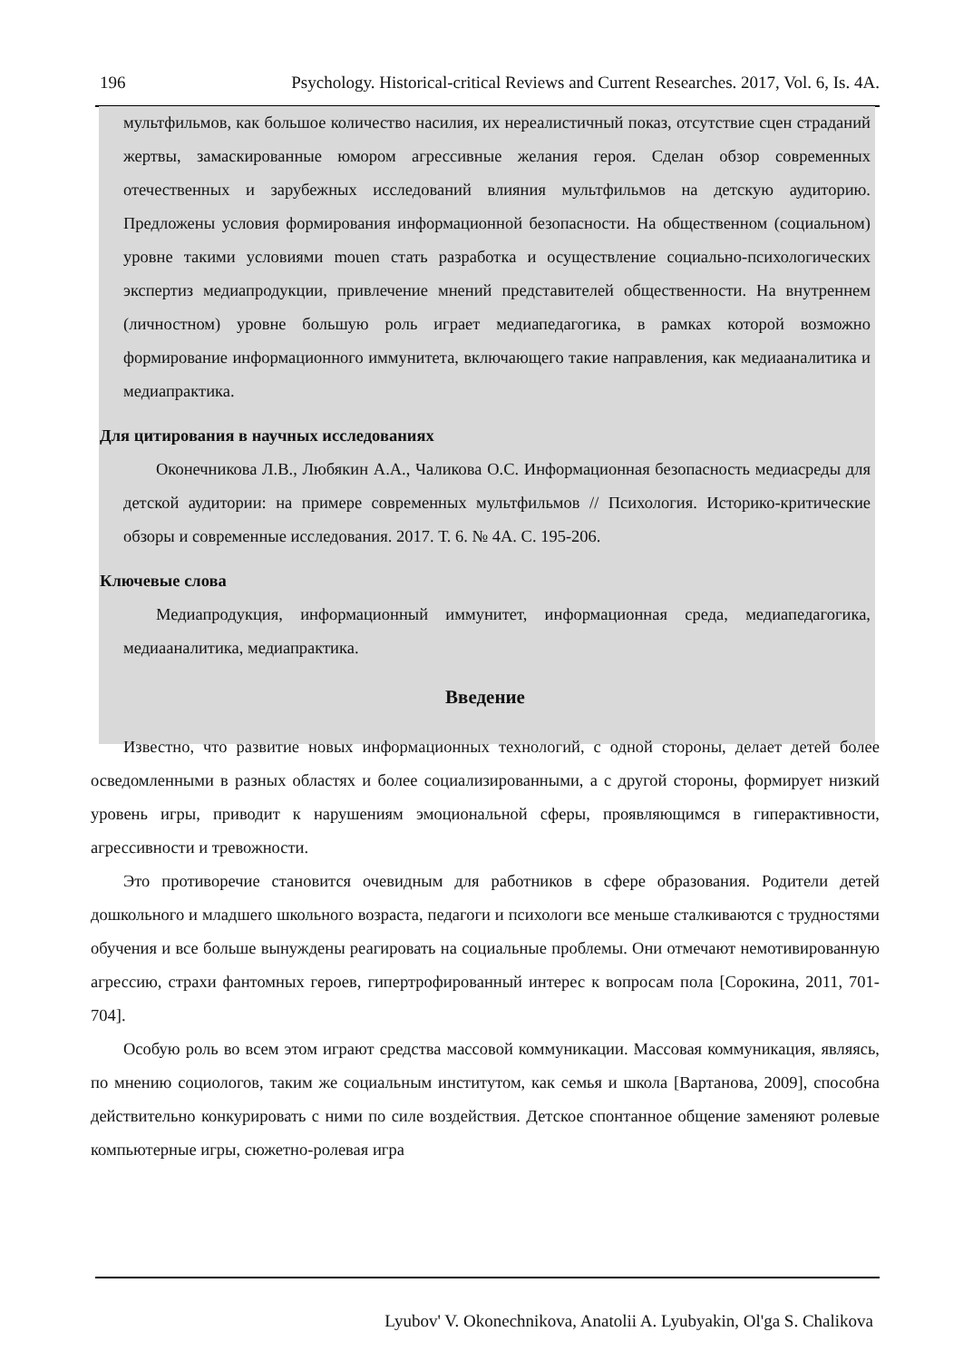196 Psychology. Historical-critical Reviews and Current Researches. 2017, Vol. 6, Is. 4A.
мультфильмов, как большое количество насилия, их нереалистичный показ, отсутствие сцен страданий жертвы, замаскированные юмором агрессивные желания героя. Сделан обзор современных отечественных и зарубежных исследований влияния мультфильмов на детскую аудиторию. Предложены условия формирования информационной безопасности. На общественном (социальном) уровне такими условиями mouen стать разработка и осуществление социально-психологических экспертиз медиапродукции, привлечение мнений представителей общественности. На внутреннем (личностном) уровне большую роль играет медиапедагогика, в рамках которой возможно формирование информационного иммунитета, включающего такие направления, как медиааналитика и медиапрактика.
Для цитирования в научных исследованиях
Оконечникова Л.В., Любякин А.А., Чаликова О.С. Информационная безопасность медиасреды для детской аудитории: на примере современных мультфильмов // Психология. Историко-критические обзоры и современные исследования. 2017. Т. 6. № 4А. С. 195-206.
Ключевые слова
Медиапродукция, информационный иммунитет, информационная среда, медиапедагогика, медиааналитика, медиапрактика.
Введение
Известно, что развитие новых информационных технологий, с одной стороны, делает детей более осведомленными в разных областях и более социализированными, а с другой стороны, формирует низкий уровень игры, приводит к нарушениям эмоциональной сферы, проявляющимся в гиперактивности, агрессивности и тревожности.
Это противоречие становится очевидным для работников в сфере образования. Родители детей дошкольного и младшего школьного возраста, педагоги и психологи все меньше сталкиваются с трудностями обучения и все больше вынуждены реагировать на социальные проблемы. Они отмечают немотивированную агрессию, страхи фантомных героев, гипертрофированный интерес к вопросам пола [Сорокина, 2011, 701-704].
Особую роль во всем этом играют средства массовой коммуникации. Массовая коммуникация, являясь, по мнению социологов, таким же социальным институтом, как семья и школа [Вартанова, 2009], способна действительно конкурировать с ними по силе воздействия. Детское спонтанное общение заменяют ролевые компьютерные игры, сюжетно-ролевая игра
Lyubov' V. Okonechnikova, Anatolii A. Lyubyakin, Ol'ga S. Chalikova